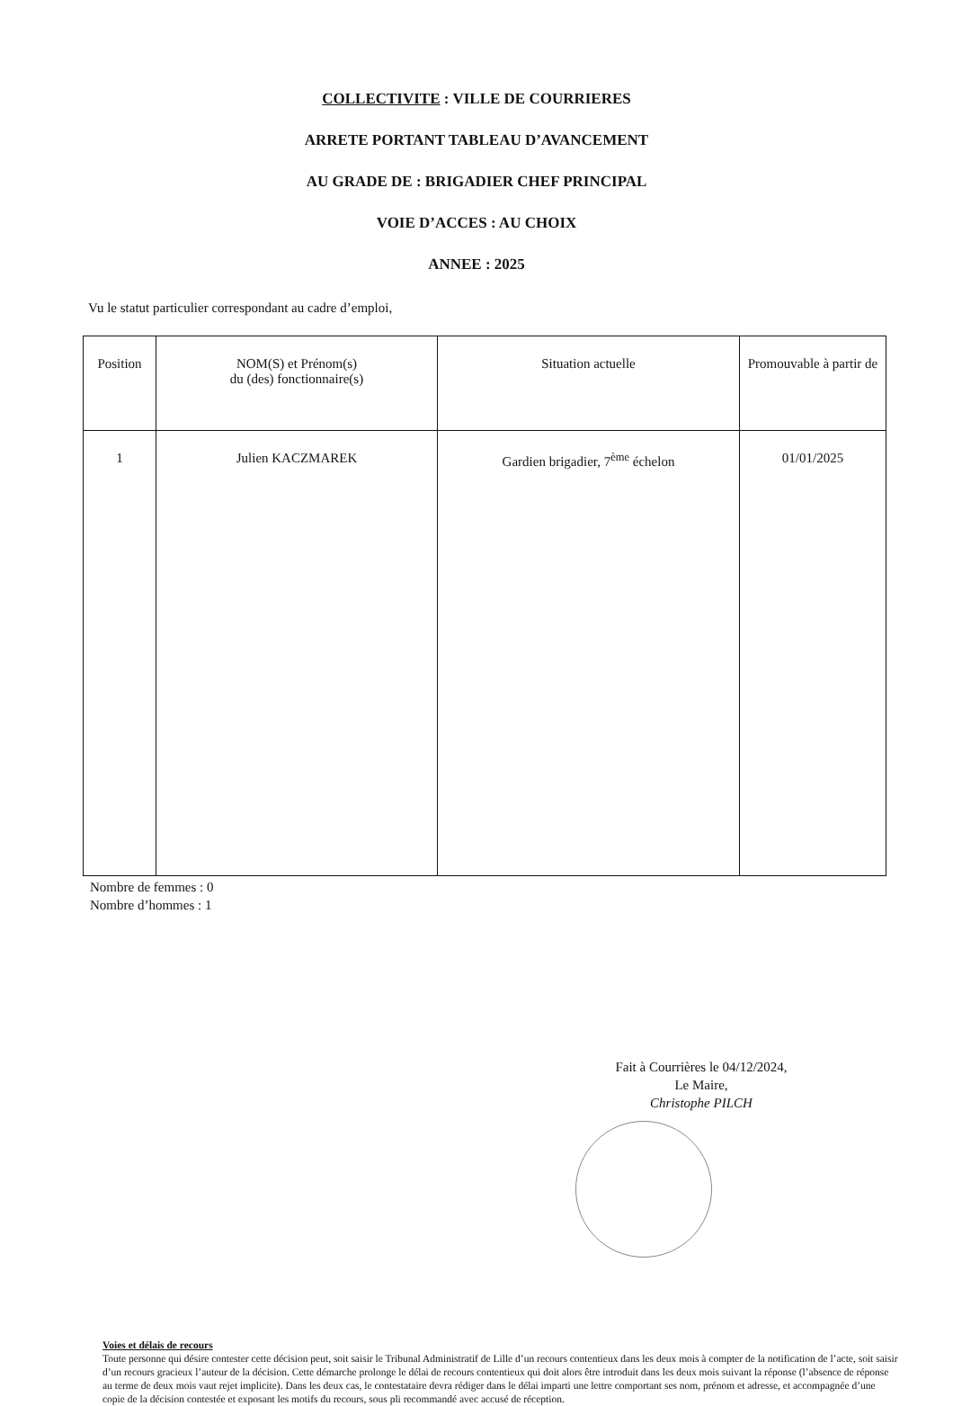COLLECTIVITE : VILLE DE COURRIERES
ARRETE PORTANT TABLEAU D’AVANCEMENT
AU GRADE DE : BRIGADIER CHEF PRINCIPAL
VOIE D’ACCES : AU CHOIX
ANNEE : 2025
Vu le statut particulier correspondant au cadre d’emploi,
| Position | NOM(S) et Prénom(s) du (des) fonctionnaire(s) | Situation actuelle | Promouvable à partir de |
| --- | --- | --- | --- |
| 1 | Julien KACZMAREK | Gardien brigadier, 7<sup>ème</sup> échelon | 01/01/2025 |
Nombre de femmes : 0
Nombre d’hommes : 1
Fait à Courrières le 04/12/2024,
Le Maire,
Christophe PILCH
Voies et délais de recours
Toute personne qui désire contester cette décision peut, soit saisir le Tribunal Administratif de Lille d’un recours contentieux dans les deux mois à compter de la notification de l’acte, soit saisir d’un recours gracieux l’auteur de la décision. Cette démarche prolonge le délai de recours contentieux qui doit alors être introduit dans les deux mois suivant la réponse (l’absence de réponse au terme de deux mois vaut rejet implicite). Dans les deux cas, le contestataire devra rédiger dans le délai imparti une lettre comportant ses nom, prénom et adresse, et accompagnée d’une copie de la décision contestée et exposant les motifs du recours, sous pli recommandé avec accusé de réception.